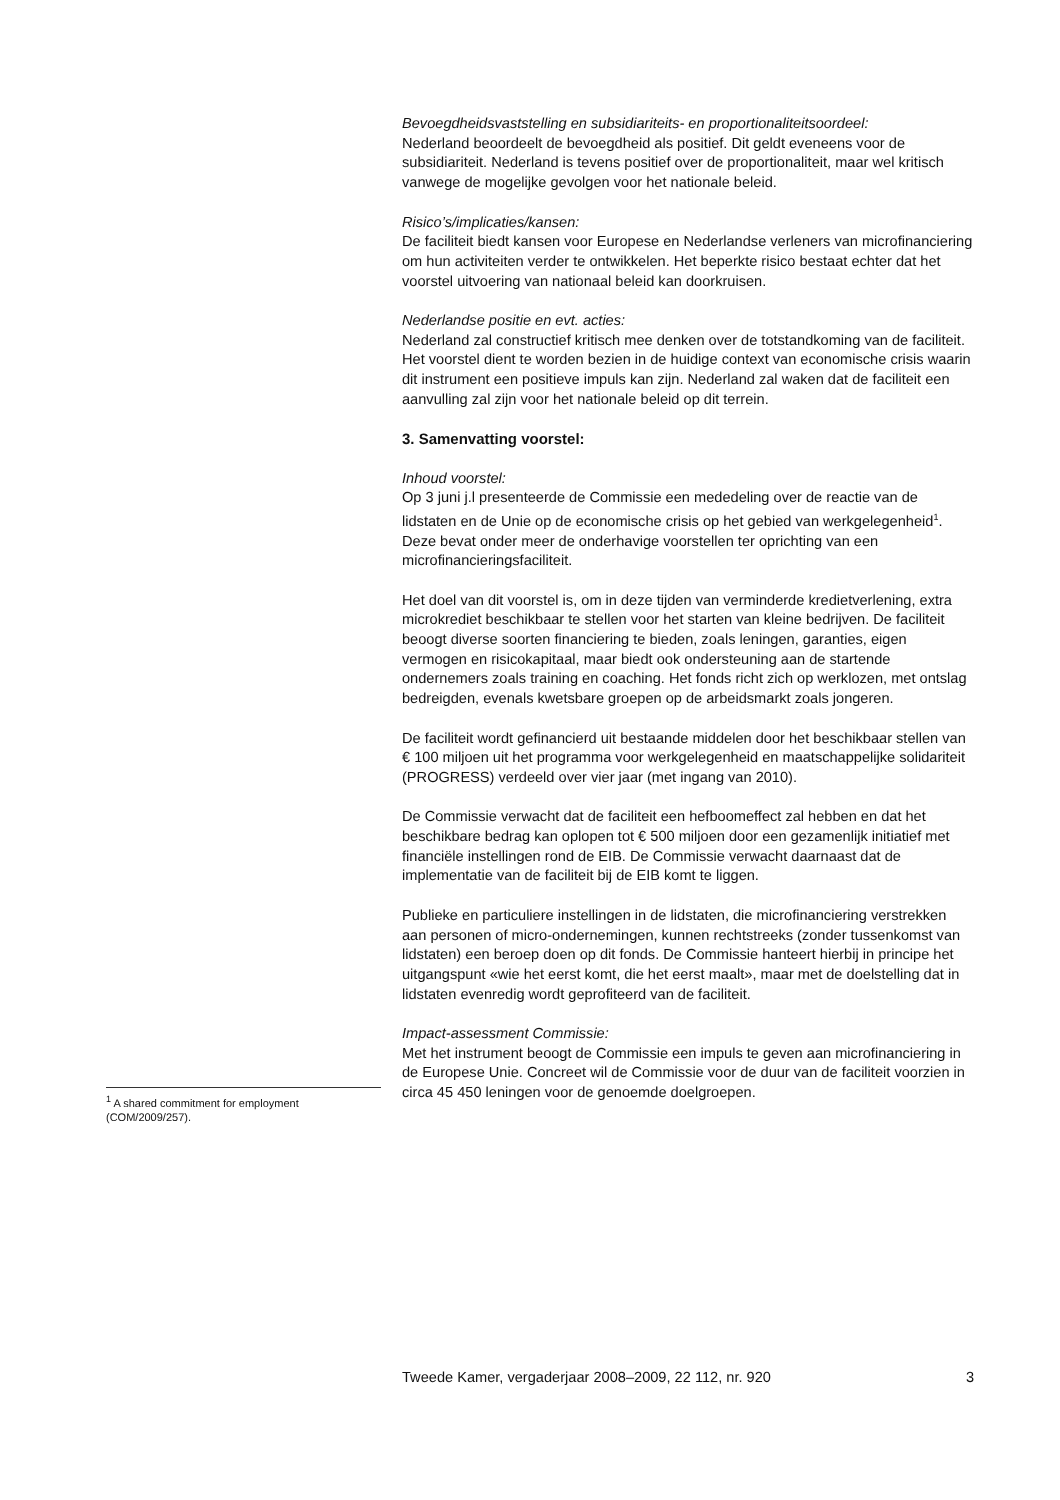Bevoegdheidsvaststelling en subsidiariteits- en proportionaliteitsoordeel:
Nederland beoordeelt de bevoegdheid als positief. Dit geldt eveneens voor de subsidiariteit. Nederland is tevens positief over de proportionaliteit, maar wel kritisch vanwege de mogelijke gevolgen voor het nationale beleid.
Risico’s/implicaties/kansen:
De faciliteit biedt kansen voor Europese en Nederlandse verleners van microfinanciering om hun activiteiten verder te ontwikkelen. Het beperkte risico bestaat echter dat het voorstel uitvoering van nationaal beleid kan doorkruisen.
Nederlandse positie en evt. acties:
Nederland zal constructief kritisch mee denken over de totstandkoming van de faciliteit. Het voorstel dient te worden bezien in de huidige context van economische crisis waarin dit instrument een positieve impuls kan zijn. Nederland zal waken dat de faciliteit een aanvulling zal zijn voor het nationale beleid op dit terrein.
3. Samenvatting voorstel:
Inhoud voorstel:
Op 3 juni j.l presenteerde de Commissie een mededeling over de reactie van de lidstaten en de Unie op de economische crisis op het gebied van werkgelegenheid<sup>1</sup>. Deze bevat onder meer de onderhavige voorstellen ter oprichting van een microfinancieringsfaciliteit.
Het doel van dit voorstel is, om in deze tijden van verminderde kredietverlening, extra microkrediet beschikbaar te stellen voor het starten van kleine bedrijven. De faciliteit beoogt diverse soorten financiering te bieden, zoals leningen, garanties, eigen vermogen en risicokapitaal, maar biedt ook ondersteuning aan de startende ondernemers zoals training en coaching. Het fonds richt zich op werklozen, met ontslag bedreigden, evenals kwetsbare groepen op de arbeidsmarkt zoals jongeren.
De faciliteit wordt gefinancierd uit bestaande middelen door het beschikbaar stellen van € 100 miljoen uit het programma voor werkgelegenheid en maatschappelijke solidariteit (PROGRESS) verdeeld over vier jaar (met ingang van 2010).
De Commissie verwacht dat de faciliteit een hefboomeffect zal hebben en dat het beschikbare bedrag kan oplopen tot € 500 miljoen door een gezamenlijk initiatief met financiële instellingen rond de EIB. De Commissie verwacht daarnaast dat de implementatie van de faciliteit bij de EIB komt te liggen.
Publieke en particuliere instellingen in de lidstaten, die microfinanciering verstrekken aan personen of micro-ondernemingen, kunnen rechtstreeks (zonder tussenkomst van lidstaten) een beroep doen op dit fonds. De Commissie hanteert hierbij in principe het uitgangspunt «wie het eerst komt, die het eerst maalt», maar met de doelstelling dat in lidstaten evenredig wordt geprofiteerd van de faciliteit.
Impact-assessment Commissie:
Met het instrument beoogt de Commissie een impuls te geven aan microfinanciering in de Europese Unie. Concreet wil de Commissie voor de duur van de faciliteit voorzien in circa 45 450 leningen voor de genoemde doelgroepen.
<sup>1</sup> A shared commitment for employment (COM/2009/257).
Tweede Kamer, vergaderjaar 2008–2009, 22 112, nr. 920 3